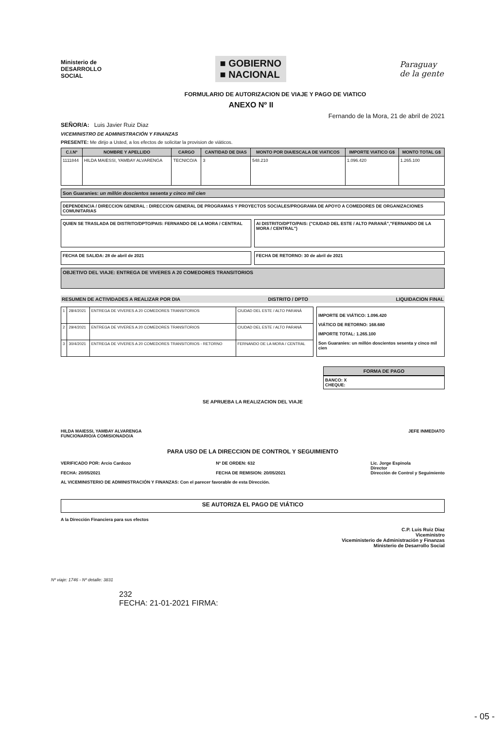Ministerio de
DESARROLLO
SOCIAL
■ GOBIERNO
■ NACIONAL
Paraguay
de la gente
FORMULARIO DE AUTORIZACION DE VIAJE Y PAGO DE VIATICO
ANEXO Nº II
Fernando de la Mora, 21 de abril de 2021
SEÑOR/A: Luis Javier Ruiz Diaz
VICEMINISTRO DE ADMINISTRACIÓN Y FINANZAS
PRESENTE: Me dirijo a Usted, a los efectos de solicitar la provision de viáticos.
| C.I.Nº | NOMBRE Y APELLIDO | CARGO | CANTIDAD DE DIAS | MONTO POR DIA/ESCALA DE VIATICOS | IMPORTE VIATICO G$ | MONTO TOTAL G$ |
| --- | --- | --- | --- | --- | --- | --- |
| 1111844 | HILDA MAIESSI, YAMBAY ALVARENGA | TECNICO/A | 3 | 548.210 | 1.096.420 | 1.265.100 |
Son Guaranies: un millón doscientos sesenta y cinco mil cien
DEPENDENCIA / DIRECCION GENERAL : DIRECCION GENERAL DE PROGRAMAS Y PROYECTOS SOCIALES/PROGRAMA DE APOYO A COMEDORES DE ORGANIZACIONES COMUNITARIAS
QUIEN SE TRASLADA DE DISTRITO/DPTO/PAIS: FERNANDO DE LA MORA / CENTRAL
AI DISTRITO/DPTO/PAIS: ("CIUDAD DEL ESTE / ALTO PARANÁ","FERNANDO DE LA MORA / CENTRAL")
FECHA DE SALIDA: 28 de abril de 2021
FECHA DE RETORNO: 30 de abril de 2021
OBJETIVO DEL VIAJE: ENTREGA DE VIVERES A 20 COMEDORES TRANSITORIOS
RESUMEN DE ACTIVIDADES A REALIZAR POR DIA DISTRITO / DPTO LIQUIDACION FINAL
| 1 | 28/4/2021 | ENTREGA DE VIVERES A 20 COMEDORES TRANSITORIOS | CIUDAD DEL ESTE / ALTO PARANÁ |
| 2 | 29/4/2021 | ENTREGA DE VIVERES A 20 COMEDORES TRANSITORIOS | CIUDAD DEL ESTE / ALTO PARANÁ |
| 3 | 30/4/2021 | ENTREGA DE VIVERES A 20 COMEDORES TRANSITORIOS - RETORNO | FERNANDO DE LA MORA / CENTRAL |
IMPORTE DE VIÁTICO: 1.096.420
VIÁTICO DE RETORNO: 168.680
IMPORTE TOTAL: 1.265.100
Son Guaranies: un millón doscientos sesenta y cinco mil cien
FORMA DE PAGO
BANCO: X
CHEQUE:
SE APRUEBA LA REALIZACION DEL VIAJE
HILDA MAIESSI, YAMBAY ALVARENGA
FUNCIONARIO/A COMISIONADO/A JEFE INMEDIATO
PARA USO DE LA DIRECCION DE CONTROL Y SEGUIMIENTO
VERIFICADO POR: Arcio Cardozo
FECHA: 20/05/2021 Nº DE ORDEN: 632
FECHA DE REMISION: 20/05/2021 Lic. Jorge Espinola
Director
Dirección de Control y Seguimiento
AL VICEMINISTERIO DE ADMINISTRACIÓN Y FINANZAS: Con el parecer favorable de esta Dirección.
SE AUTORIZA EL PAGO DE VIÁTICO
A la Dirección Financiera para sus efectos
C.P. Luis Ruiz Diaz
Viceministro
Viceministerio de Administración y Finanzas
Ministerio de Desarrollo Social
Nº viaje: 1746 - Nº detalle: 3831
232
FECHA: 21-01-2021 FIRMA:
- 05 -